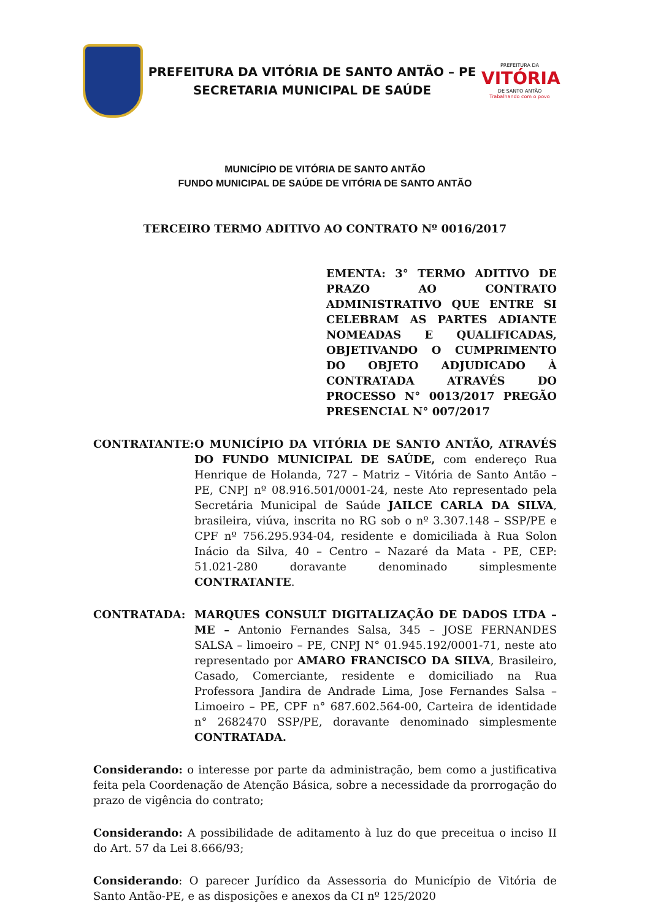PREFEITURA DA VITÓRIA DE SANTO ANTÃO – PE
SECRETARIA MUNICIPAL DE SAÚDE
PREFEITURA DA
VITÓRIA
DE SANTO ANTÃO
Trabalhando com o povo
MUNICÍPIO DE VITÓRIA DE SANTO ANTÃO
FUNDO MUNICIPAL DE SAÚDE DE VITÓRIA DE SANTO ANTÃO
TERCEIRO TERMO ADITIVO AO CONTRATO Nº 0016/2017
EMENTA: 3° TERMO ADITIVO DE PRAZO AO CONTRATO ADMINISTRATIVO QUE ENTRE SI CELEBRAM AS PARTES ADIANTE NOMEADAS E QUALIFICADAS, OBJETIVANDO O CUMPRIMENTO DO OBJETO ADJUDICADO À CONTRATADA ATRAVÉS DO PROCESSO N° 0013/2017 PREGÃO PRESENCIAL N° 007/2017
CONTRATANTE: O MUNICÍPIO DA VITÓRIA DE SANTO ANTÃO, ATRAVÉS DO FUNDO MUNICIPAL DE SAÚDE, com endereço Rua Henrique de Holanda, 727 – Matriz – Vitória de Santo Antão – PE, CNPJ nº 08.916.501/0001-24, neste Ato representado pela Secretária Municipal de Saúde JAILCE CARLA DA SILVA, brasileira, viúva, inscrita no RG sob o nº 3.307.148 – SSP/PE e CPF nº 756.295.934-04, residente e domiciliada à Rua Solon Inácio da Silva, 40 – Centro – Nazaré da Mata - PE, CEP: 51.021-280 doravante denominado simplesmente CONTRATANTE.
CONTRATADA: MARQUES CONSULT DIGITALIZAÇÃO DE DADOS LTDA – ME – Antonio Fernandes Salsa, 345 – JOSE FERNANDES SALSA – limoeiro – PE, CNPJ N° 01.945.192/0001-71, neste ato representado por AMARO FRANCISCO DA SILVA, Brasileiro, Casado, Comerciante, residente e domiciliado na Rua Professora Jandira de Andrade Lima, Jose Fernandes Salsa – Limoeiro – PE, CPF n° 687.602.564-00, Carteira de identidade n° 2682470 SSP/PE, doravante denominado simplesmente CONTRATADA.
Considerando: o interesse por parte da administração, bem como a justificativa feita pela Coordenação de Atenção Básica, sobre a necessidade da prorrogação do prazo de vigência do contrato;
Considerando: A possibilidade de aditamento à luz do que preceitua o inciso II do Art. 57 da Lei 8.666/93;
Considerando: O parecer Jurídico da Assessoria do Município de Vitória de Santo Antão-PE, e as disposições e anexos da CI nº 125/2020